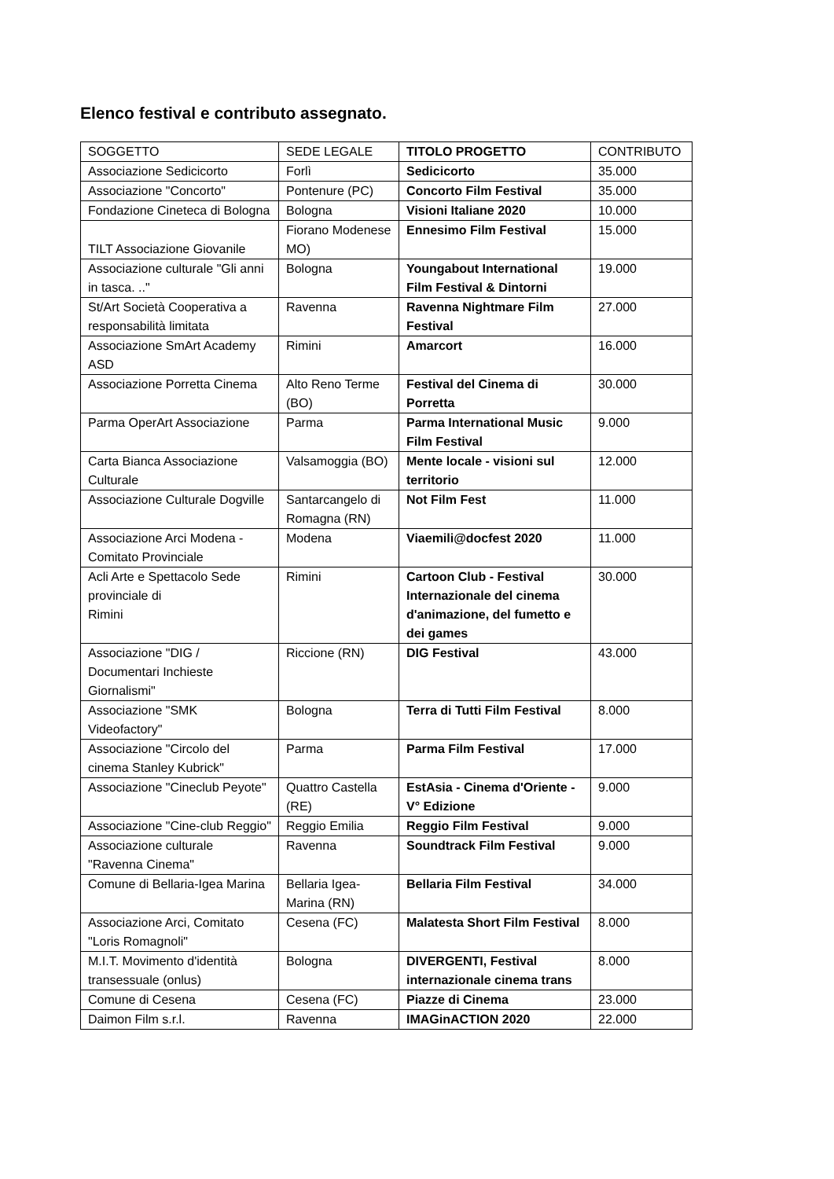Elenco festival e contributo assegnato.
| SOGGETTO | SEDE LEGALE | TITOLO PROGETTO | CONTRIBUTO |
| --- | --- | --- | --- |
| Associazione Sedicicorto | Forlì | Sedicicorto | 35.000 |
| Associazione "Concorto" | Pontenure (PC) | Concorto Film Festival | 35.000 |
| Fondazione Cineteca di Bologna | Bologna | Visioni Italiane 2020 | 10.000 |
| TILT Associazione Giovanile | Fiorano Modenese MO) | Ennesimo Film Festival | 15.000 |
| Associazione culturale "Gli anni in tasca. .." | Bologna | Youngabout International Film Festival & Dintorni | 19.000 |
| St/Art Società Cooperativa a responsabilità limitata | Ravenna | Ravenna Nightmare Film Festival | 27.000 |
| Associazione SmArt Academy ASD | Rimini | Amarcort | 16.000 |
| Associazione Porretta Cinema | Alto Reno Terme (BO) | Festival del Cinema di Porretta | 30.000 |
| Parma OperArt Associazione | Parma | Parma International Music Film Festival | 9.000 |
| Carta Bianca Associazione Culturale | Valsamoggia (BO) | Mente locale - visioni sul territorio | 12.000 |
| Associazione Culturale Dogville | Santarcangelo di Romagna (RN) | Not Film Fest | 11.000 |
| Associazione Arci Modena - Comitato Provinciale | Modena | Viaemili@docfest 2020 | 11.000 |
| Acli Arte e Spettacolo Sede provinciale di Rimini | Rimini | Cartoon Club - Festival Internazionale del cinema d'animazione, del fumetto e dei games | 30.000 |
| Associazione "DIG / Documentari Inchieste Giornalismi" | Riccione (RN) | DIG Festival | 43.000 |
| Associazione "SMK Videofactory" | Bologna | Terra di Tutti Film Festival | 8.000 |
| Associazione "Circolo del cinema Stanley Kubrick" | Parma | Parma Film Festival | 17.000 |
| Associazione "Cineclub Peyote" | Quattro Castella (RE) | EstAsia - Cinema d'Oriente - V° Edizione | 9.000 |
| Associazione "Cine-club Reggio" | Reggio Emilia | Reggio Film Festival | 9.000 |
| Associazione culturale "Ravenna Cinema" | Ravenna | Soundtrack Film Festival | 9.000 |
| Comune di Bellaria-Igea Marina | Bellaria Igea-Marina (RN) | Bellaria Film Festival | 34.000 |
| Associazione Arci, Comitato "Loris Romagnoli" | Cesena (FC) | Malatesta Short Film Festival | 8.000 |
| M.I.T. Movimento d'identità transessuale (onlus) | Bologna | DIVERGENTI, Festival internazionale cinema trans | 8.000 |
| Comune di Cesena | Cesena (FC) | Piazze di Cinema | 23.000 |
| Daimon Film s.r.l. | Ravenna | IMAGinACTION 2020 | 22.000 |